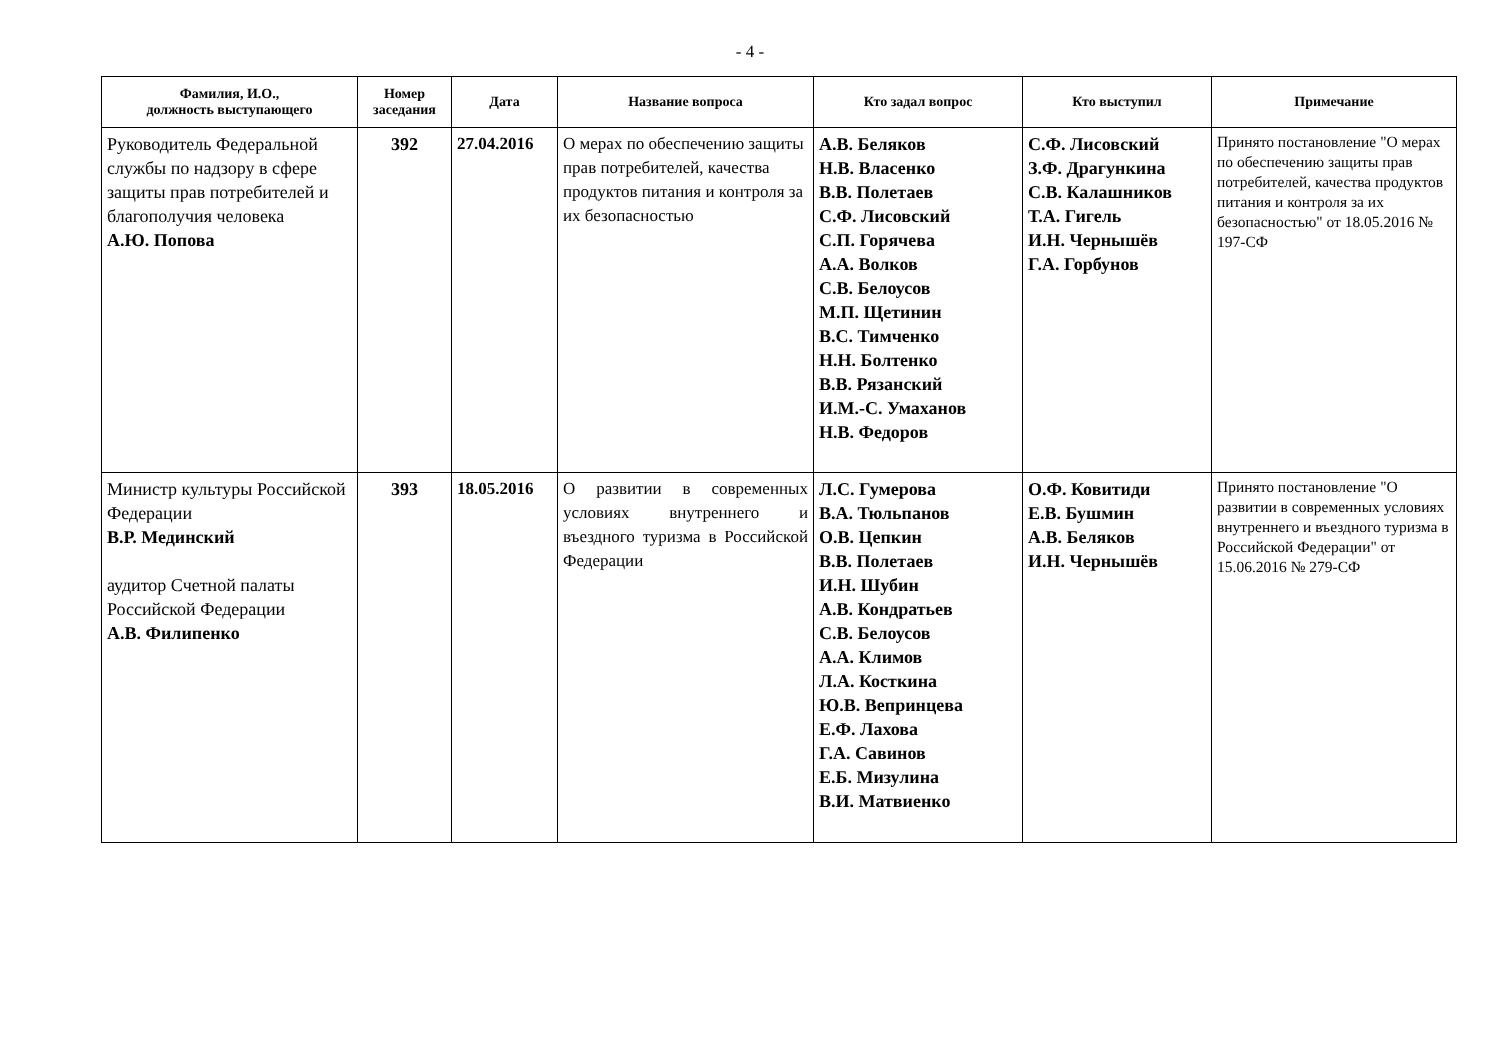- 4 -
| Фамилия, И.О., должность выступающего | Номер заседания | Дата | Название вопроса | Кто задал вопрос | Кто выступил | Примечание |
| --- | --- | --- | --- | --- | --- | --- |
| Руководитель Федеральной службы по надзору в сфере защиты прав потребителей и благополучия человека А.Ю. Попова | 392 | 27.04.2016 | О мерах по обеспечению защиты прав потребителей, качества продуктов питания и контроля за их безопасностью | А.В. Беляков Н.В. Власенко В.В. Полетаев С.Ф. Лисовский С.П. Горячева А.А. Волков С.В. Белоусов М.П. Щетинин В.С. Тимченко Н.Н. Болтенко В.В. Рязанский И.М.-С. Умаханов Н.В. Федоров | С.Ф. Лисовский З.Ф. Драгункина С.В. Калашников Т.А. Гигель И.Н. Чернышёв Г.А. Горбунов | Принято постановление "О мерах по обеспечению защиты прав потребителей, качества продуктов питания и контроля за их безопасностью" от 18.05.2016 № 197-СФ |
| Министр культуры Российской Федерации В.Р. Мединский аудитор Счетной палаты Российской Федерации А.В. Филипенко | 393 | 18.05.2016 | О развитии в современных условиях внутреннего и въездного туризма в Российской Федерации | Л.С. Гумерова В.А. Тюльпанов О.В. Цепкин В.В. Полетаев И.Н. Шубин А.В. Кондратьев С.В. Белоусов А.А. Климов Л.А. Косткина Ю.В. Вепринцева Е.Ф. Лахова Г.А. Савинов Е.Б. Мизулина В.И. Матвиенко | О.Ф. Ковитиди Е.В. Бушмин А.В. Беляков И.Н. Чернышёв | Принято постановление "О развитии в современных условиях внутреннего и въездного туризма в Российской Федерации" от 15.06.2016 № 279-СФ |